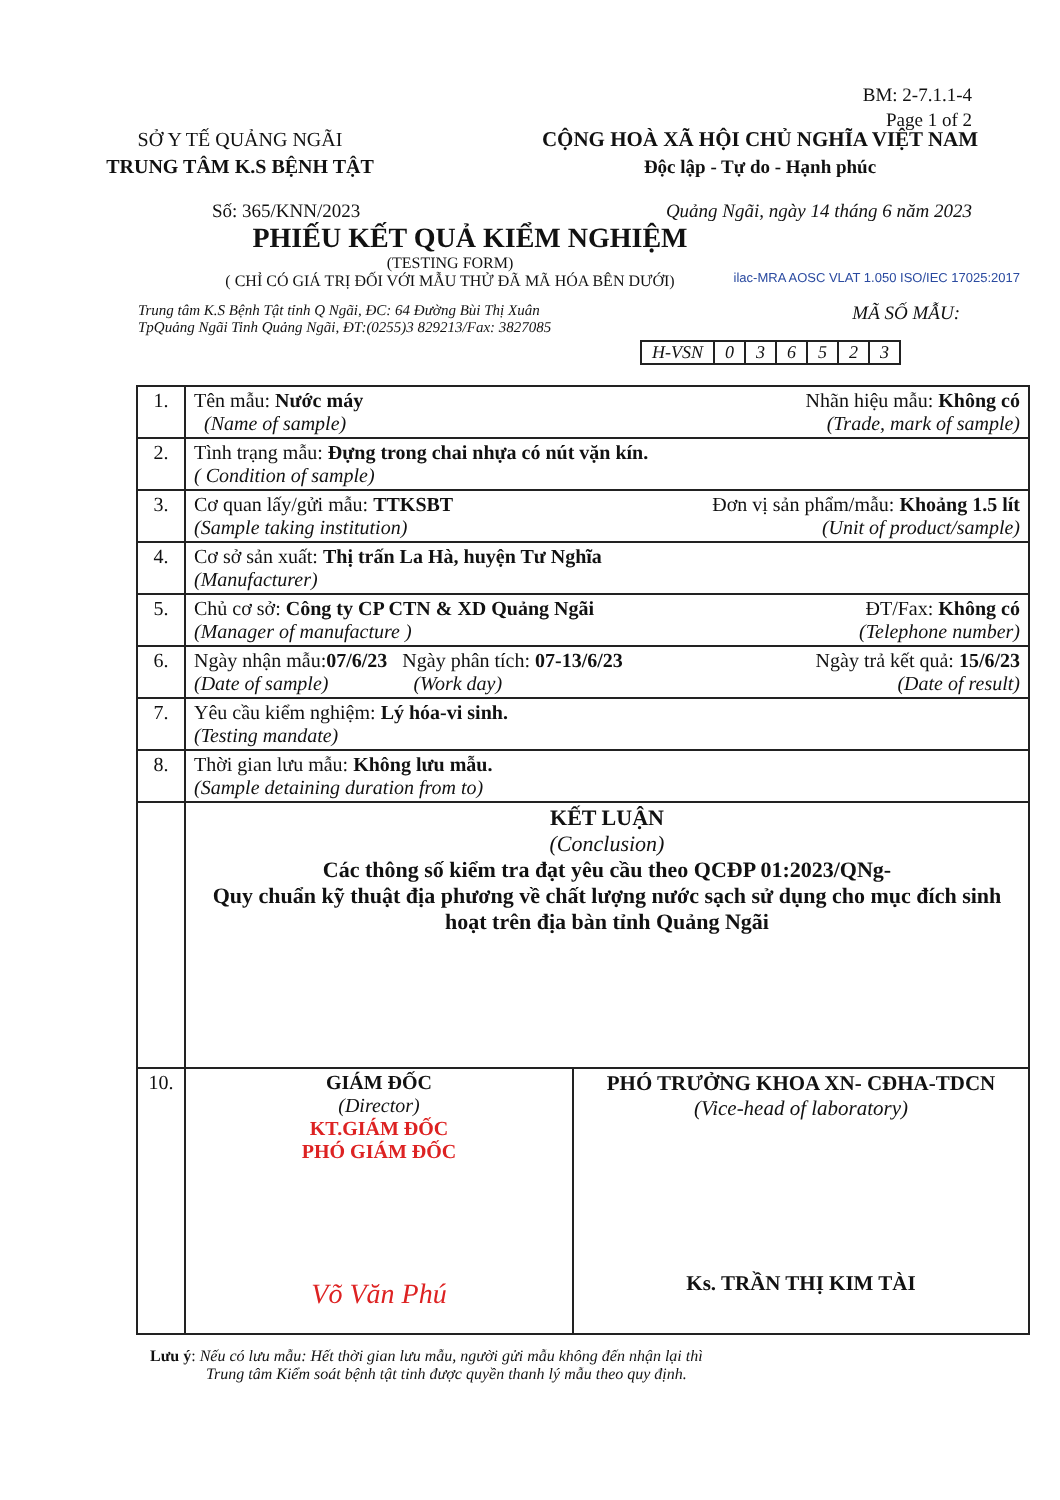BM: 2-7.1.1-4
Page 1 of 2
SỞ Y TẾ QUẢNG NGÃI
TRUNG TÂM K.S BỆNH TẬT
CỘNG HOÀ XÃ HỘI CHỦ NGHĨA VIỆT NAM
Độc lập - Tự do - Hạnh phúc
Số: 365/KNN/2023 Quảng Ngãi, ngày 14 tháng 6 năm 2023
PHIẾU KẾT QUẢ KIỂM NGHIỆM
(TESTING FORM)
( CHỈ CÓ GIÁ TRỊ ĐỐI VỚI MẪU THỬ ĐÃ MÃ HÓA BÊN DƯỚI)
ilac-MRA AOSC VLAT 1.050 ISO/IEC 17025:2017
Trung tâm K.S Bệnh Tật tỉnh Q Ngãi, ĐC: 64 Đường Bùi Thị Xuân
TpQuảng Ngãi Tinh Quảng Ngãi, ĐT:(0255)3 829213/Fax: 3827085 MÃ SỐ MẪU:
| H-VSN | 0 | 3 | 6 | 5 | 2 | 3 |
| 1. | Tên mẫu: Nước máy Nhãn hiệu mẫu: Không có (Name of sample) (Trade, mark of sample) | |
| 2. | Tình trạng mẫu: Đựng trong chai nhựa có nút vặn kín. ( Condition of sample) | |
| 3. | Cơ quan lấy/gửi mẫu: TTKSBT Đơn vị sản phẩm/mẫu: Khoảng 1.5 lít (Sample taking institution) (Unit of product/sample) | |
| 4. | Cơ sở sản xuất: Thị trấn La Hà, huyện Tư Nghĩa (Manufacturer) | |
| 5. | Chủ cơ sở: Công ty CP CTN & XD Quảng Ngãi ĐT/Fax: Không có (Manager of manufacture ) (Telephone number) | |
| 6. | Ngày nhận mẫu: 07/6/23 Ngày phân tích: 07-13/6/23 Ngày trả kết quả: 15/6/23 (Date of sample) (Work day) (Date of result) | |
| 7. | Yêu cầu kiểm nghiệm: Lý hóa-vi sinh. (Testing mandate) | |
| 8. | Thời gian lưu mẫu: Không lưu mẫu. (Sample detaining duration from to) | |
| | KẾT LUẬN (Conclusion) Các thông số kiểm tra đạt yêu cầu theo QCĐP 01:2023/QNg- Quy chuẩn kỹ thuật địa phương về chất lượng nước sạch sử dụng cho mục đích sinh hoạt trên địa bàn tỉnh Quảng Ngãi | |
| 10. | GIÁM ĐỐC (Director) KT.GIÁM ĐỐC PHÓ GIÁM ĐỐC Võ Văn Phú | PHÓ TRƯỞNG KHOA XN- CĐHA-TDCN (Vice-head of laboratory) Ks. TRẦN THỊ KIM TÀI |
Lưu ý: Nếu có lưu mẫu: Hết thời gian lưu mẫu, người gửi mẫu không đến nhận lại thì
Trung tâm Kiểm soát bệnh tật tinh được quyền thanh lý mẫu theo quy định.